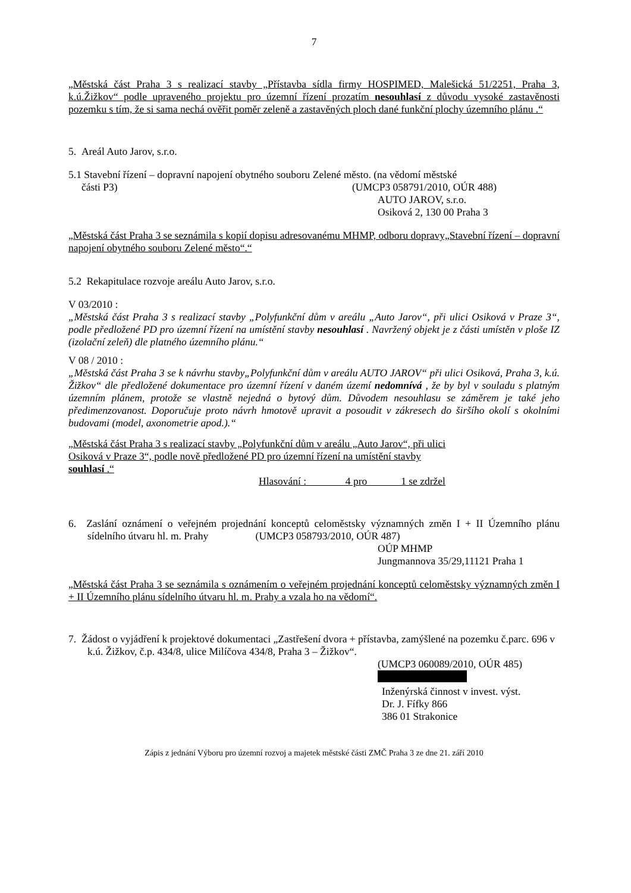7
„Městská část Praha 3 s realizací stavby „Přístavba sídla firmy HOSPIMED, Malešická 51/2251, Praha 3, k.ú.Žižkov“ podle upraveného projektu pro územní řízení prozatím nesouhlasí z důvodu vysoké zastavěnosti pozemku s tím, že si sama nechá ověřit poměr zeleně a zastavěných ploch dané funkční plochy územního plánu .“
5. Areál Auto Jarov, s.r.o.
5.1 Stavební řízení – dopravní napojení obytného souboru Zelené město. (na vědomí městské
části P3) (UMCP3 058791/2010, OÚR 488)
AUTO JAROV, s.r.o.
Osiková 2, 130 00 Praha 3
„Městská část Praha 3 se seznámila s kopií dopisu adresovanému MHMP, odboru dopravy„Stavební řízení – dopravní napojení obytného souboru Zelené město“.“
5.2 Rekapitulace rozvoje areálu Auto Jarov, s.r.o.
V 03/2010 :
„Městská část Praha 3 s realizací stavby „Polyfunkční dům v areálu „Auto Jarov“, při ulici Osiková v Praze 3“, podle předložené PD pro územní řízení na umístění stavby nesouhlasí . Navržený objekt je z části umístěn v ploše IZ (izolační zeleň) dle platného územního plánu.“
V 08 / 2010 :
„Městská část Praha 3 se k návrhu stavby„Polyfunkční dům v areálu AUTO JAROV“ při ulici Osiková, Praha 3, k.ú. Žižkov“ dle předložené dokumentace pro územní řízení v daném území nedomnívá , že by byl v souladu s platným územním plánem, protože se vlastně nejedná o bytový dům. Důvodem nesouhlasu se záměrem je také jeho předimenzovanost. Doporučuje proto návrh hmotově upravit a posoudit v zákresech do širšího okolí s okolními budovami (model, axonometrie apod.).“
„Městská část Praha 3 s realizací stavby „Polyfunkční dům v areálu „Auto Jarov“, při ulici
Osiková v Praze 3“, podle nově předložené PD pro územní řízení na umístění stavby
souhlasí .“
Hlasování : 4 pro 1 se zdržel
6. Zaslání oznámení o veřejném projednání konceptů celoměstsky významných změn I + II Územního plánu sídelního útvaru hl. m. Prahy (UMCP3 058793/2010, OÚR 487)
OÚP MHMP
Jungmannova 35/29,11121 Praha 1
„Městská část Praha 3 se seznámila s oznámením o veřejném projednání konceptů celoměstsky významných změn I + II Územního plánu sídelního útvaru hl. m. Prahy a vzala ho na vědomí“.
7. Žádost o vyjádření k projektové dokumentaci „Zastřešení dvora + přístavba, zamýšlené na pozemku č.parc. 696 v k.ú. Žižkov, č.p. 434/8, ulice Milíčova 434/8, Praha 3 – Žižkov“.
(UMCP3 060089/2010, OÚR 485)
Inženýrská činnost v invest. výst.
Dr. J. Fífky 866
386 01 Strakonice
Zápis z jednání Výboru pro územní rozvoj a majetek městské části ZMČ Praha 3 ze dne 21. září 2010